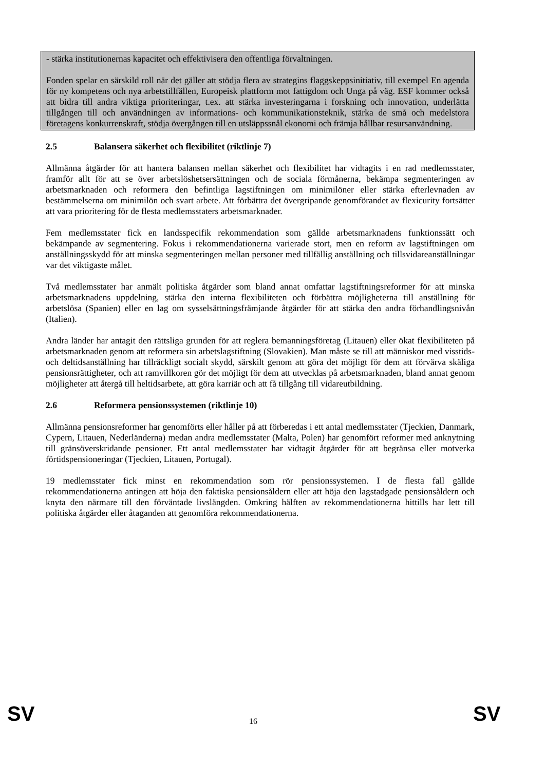- stärka institutionernas kapacitet och effektivisera den offentliga förvaltningen.
Fonden spelar en särskild roll när det gäller att stödja flera av strategins flaggskeppsinitiativ, till exempel En agenda för ny kompetens och nya arbetstillfällen, Europeisk plattform mot fattigdom och Unga på väg. ESF kommer också att bidra till andra viktiga prioriteringar, t.ex. att stärka investeringarna i forskning och innovation, underlätta tillgången till och användningen av informations- och kommunikationsteknik, stärka de små och medelstora företagens konkurrenskraft, stödja övergången till en utsläppssnål ekonomi och främja hållbar resursanvändning.
2.5 Balansera säkerhet och flexibilitet (riktlinje 7)
Allmänna åtgärder för att hantera balansen mellan säkerhet och flexibilitet har vidtagits i en rad medlemsstater, framför allt för att se över arbetslöshetsersättningen och de sociala förmånerna, bekämpa segmenteringen av arbetsmarknaden och reformera den befintliga lagstiftningen om minimilöner eller stärka efterlevnaden av bestämmelserna om minimilön och svart arbete. Att förbättra det övergripande genomförandet av flexicurity fortsätter att vara prioritering för de flesta medlemsstaters arbetsmarknader.
Fem medlemsstater fick en landsspecifik rekommendation som gällde arbetsmarknadens funktionssätt och bekämpande av segmentering. Fokus i rekommendationerna varierade stort, men en reform av lagstiftningen om anställningsskydd för att minska segmenteringen mellan personer med tillfällig anställning och tillsvidareanställningar var det viktigaste målet.
Två medlemsstater har anmält politiska åtgärder som bland annat omfattar lagstiftningsreformer för att minska arbetsmarknadens uppdelning, stärka den interna flexibiliteten och förbättra möjligheterna till anställning för arbetslösa (Spanien) eller en lag om sysselsättningsfrämjande åtgärder för att stärka den andra förhandlingsnivån (Italien).
Andra länder har antagit den rättsliga grunden för att reglera bemanningsföretag (Litauen) eller ökat flexibiliteten på arbetsmarknaden genom att reformera sin arbetslagstiftning (Slovakien). Man måste se till att människor med visstids- och deltidsanställning har tillräckligt socialt skydd, särskilt genom att göra det möjligt för dem att förvärva skäliga pensionsrättigheter, och att ramvillkoren gör det möjligt för dem att utvecklas på arbetsmarknaden, bland annat genom möjligheter att återgå till heltidsarbete, att göra karriär och att få tillgång till vidareutbildning.
2.6 Reformera pensionssystemen (riktlinje 10)
Allmänna pensionsreformer har genomförts eller håller på att förberedas i ett antal medlemsstater (Tjeckien, Danmark, Cypern, Litauen, Nederländerna) medan andra medlemsstater (Malta, Polen) har genomfört reformer med anknytning till gränsöverskridande pensioner. Ett antal medlemsstater har vidtagit åtgärder för att begränsa eller motverka förtidspensioneringar (Tjeckien, Litauen, Portugal).
19 medlemsstater fick minst en rekommendation som rör pensionssystemen. I de flesta fall gällde rekommendationerna antingen att höja den faktiska pensionsåldern eller att höja den lagstadgade pensionsåldern och knyta den närmare till den förväntade livslängden. Omkring hälften av rekommendationerna hittills har lett till politiska åtgärder eller åtaganden att genomföra rekommendationerna.
SV 16 SV